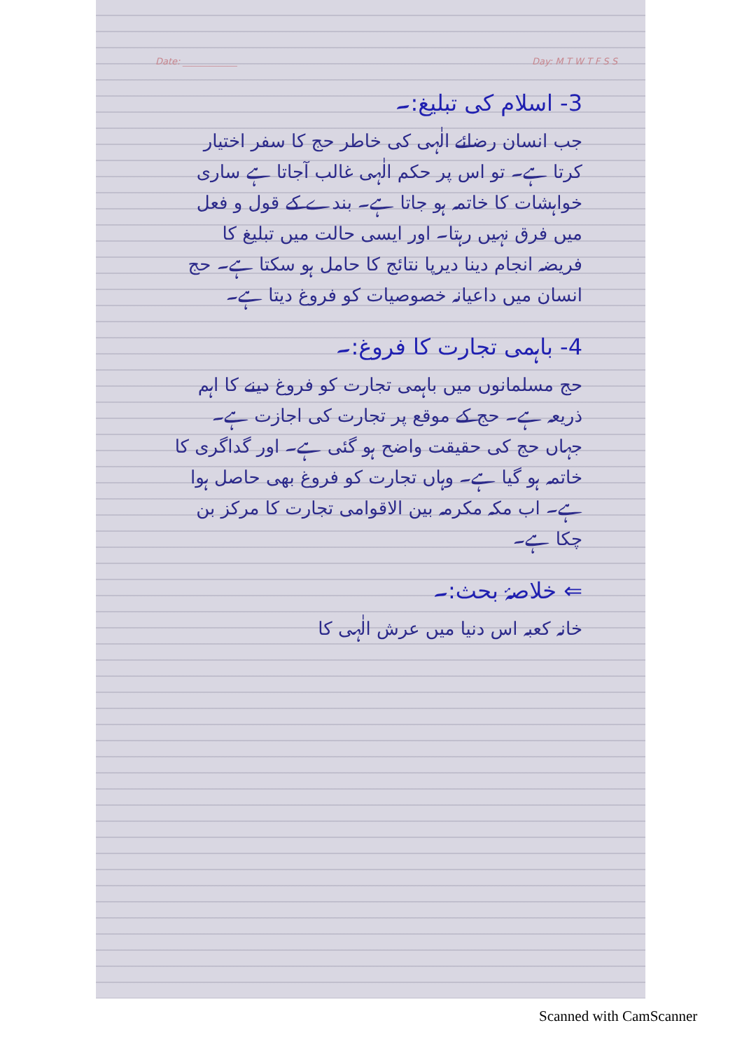Date: ____________ Day: M T W T F S S
3- اسلام کی تبلیغ:۔
جب انسان رضائے الٰہی کی خاطر حج کا سفر اختیار کرتا ہے۔ تو اس پر حکم الٰہی غالب آجاتا ہے ساری خواہشات کا خاتمہ ہو جاتا ہے۔ بندے کے قول و فعل میں فرق نہیں رہتا۔ اور ایسی حالت میں تبلیغ کا فریضہ انجام دینا دیرپا نتائج کا حامل ہو سکتا ہے۔ حج انسان میں داعیانہ خصوصیات کو فروغ دیتا ہے۔
4- باہمی تجارت کا فروغ:۔
حج مسلمانوں میں باہمی تجارت کو فروغ دینے کا اہم ذریعہ ہے۔ حج کے موقع پر تجارت کی اجازت ہے۔ جہاں حج کی حقیقت واضح ہو گئی ہے۔ اور گداگری کا خاتمہ ہو گیا ہے۔ وہاں تجارت کو فروغ بھی حاصل ہوا ہے۔ اب مکہ مکرمہ بین الاقوامی تجارت کا مرکز بن چکا ہے۔
⇐ خلاصۂ بحث:۔
خانہ کعبہ اس دنیا میں عرش الٰہی کا
Scanned with CamScanner